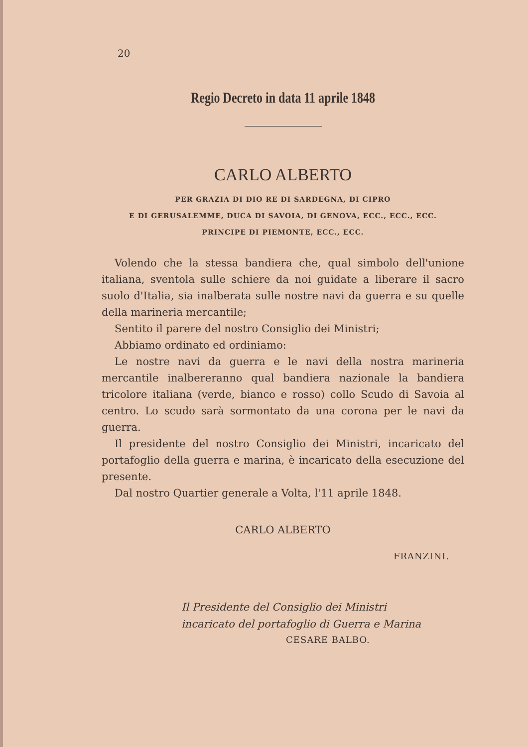20
Regio Decreto in data 11 aprile 1848
CARLO ALBERTO
PER GRAZIA DI DIO RE DI SARDEGNA, DI CIPRO
E DI GERUSALEMME, DUCA DI SAVOIA, DI GENOVA, ECC., ECC., ECC.
PRINCIPE DI PIEMONTE, ECC., ECC.
Volendo che la stessa bandiera che, qual simbolo dell'unione italiana, sventola sulle schiere da noi guidate a liberare il sacro suolo d'Italia, sia inalberata sulle nostre navi da guerra e su quelle della marineria mercantile;
Sentito il parere del nostro Consiglio dei Ministri;
Abbiamo ordinato ed ordiniamo:
Le nostre navi da guerra e le navi della nostra marineria mercantile inalbereranno qual bandiera nazionale la bandiera tricolore italiana (verde, bianco e rosso) collo Scudo di Savoia al centro. Lo scudo sarà sormontato da una corona per le navi da guerra.
Il presidente del nostro Consiglio dei Ministri, incaricato del portafoglio della guerra e marina, è incaricato della esecuzione del presente.
Dal nostro Quartier generale a Volta, l'11 aprile 1848.
CARLO ALBERTO
FRANZINI.
Il Presidente del Consiglio dei Ministri
incaricato del portafoglio di Guerra e Marina
CESARE BALBO.